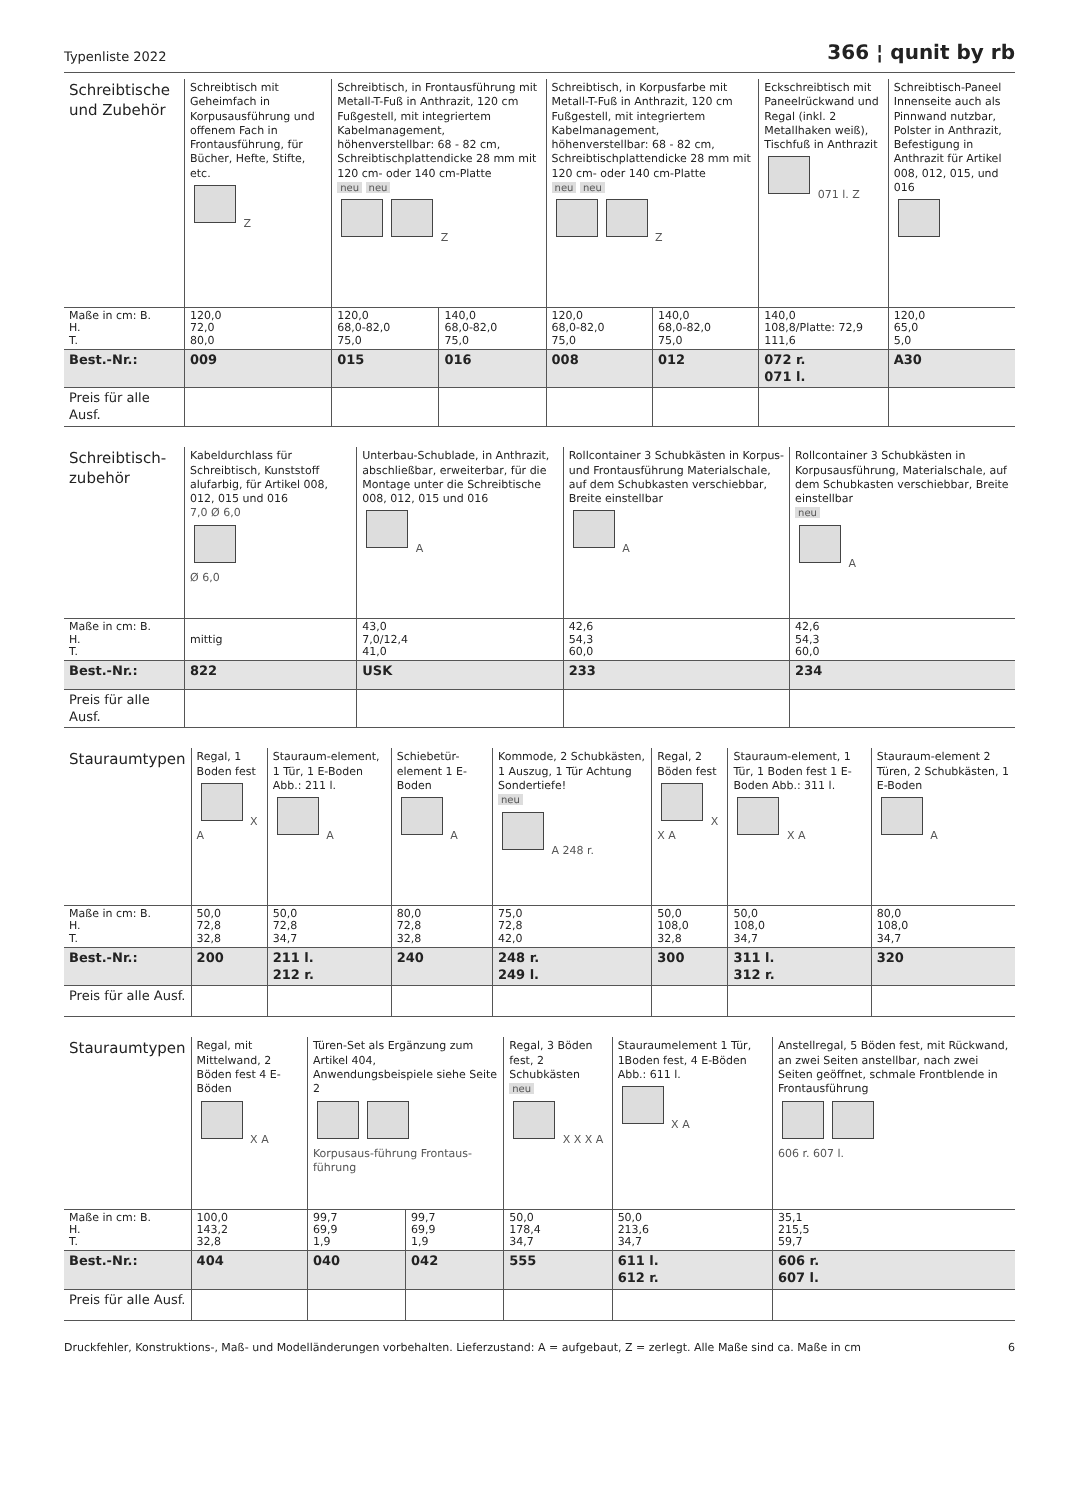Typenliste 2022 366 ¦ qunit by rb
| Schreibtische und Zubehör | Schreibtisch mit Geheimfach in Korpusausführung und offenem Fach in Frontausführung, für Bücher, Hefte, Stifte, etc. Z | Schreibtisch, in Frontausführung mit Metall-T-Fuß in Anthrazit, 120 cm Fußgestell, mit integriertem Kabelmanagement, höhenverstellbar: 68 - 82 cm, Schreibtischplattendicke 28 mm mit 120 cm- oder 140 cm-Platte neu neu Z | | Schreibtisch, in Korpusfarbe mit Metall-T-Fuß in Anthrazit, 120 cm Fußgestell, mit integriertem Kabelmanagement, höhenverstellbar: 68 - 82 cm, Schreibtischplattendicke 28 mm mit 120 cm- oder 140 cm-Platte neu neu Z | | Eckschreibtisch mit Paneelrückwand und Regal (inkl. 2 Metallhaken weiß), Tischfuß in Anthrazit 071 l. Z | Schreibtisch-Paneel Innenseite auch als Pinnwand nutzbar, Polster in Anthrazit, Befestigung in Anthrazit für Artikel 008, 012, 015, und 016 |
| Maße in cm: B. H. T. | 120,0 72,0 80,0 | 120,0 68,0-82,0 75,0 | 140,0 68,0-82,0 75,0 | 120,0 68,0-82,0 75,0 | 140,0 68,0-82,0 75,0 | 140,0 108,8/Platte: 72,9 111,6 | 120,0 65,0 5,0 |
| Best.-Nr.: | 009 | 015 | 016 | 008 | 012 | 072 r. 071 l. | A30 |
| Preis für alle Ausf. | | | | | | | |
| Schreibtisch-zubehör | Kabeldurchlass für Schreibtisch, Kunststoff alufarbig, für Artikel 008, 012, 015 und 016 7,0 Ø 6,0 Ø 6,0 | Unterbau-Schublade, in Anthrazit, abschließbar, erweiterbar, für die Montage unter die Schreibtische 008, 012, 015 und 016 A | Rollcontainer 3 Schubkästen in Korpus- und Frontausführung Materialschale, auf dem Schubkasten verschiebbar, Breite einstellbar A | Rollcontainer 3 Schubkästen in Korpusausführung, Materialschale, auf dem Schubkasten verschiebbar, Breite einstellbar neu A |
| Maße in cm: B. H. T. | mittig | 43,0 7,0/12,4 41,0 | 42,6 54,3 60,0 | 42,6 54,3 60,0 |
| Best.-Nr.: | 822 | USK | 233 | 234 |
| Preis für alle Ausf. | | | | |
| Stauraumtypen | Regal, 1 Boden fest X A | Stauraum-element, 1 Tür, 1 E-Boden Abb.: 211 l. A | Schiebetür-element 1 E-Boden A | Kommode, 2 Schubkästen, 1 Auszug, 1 Tür Achtung Sondertiefe! neu A 248 r. | Regal, 2 Böden fest X X A | Stauraum-element, 1 Tür, 1 Boden fest 1 E-Boden Abb.: 311 l. X A | Stauraum-element 2 Türen, 2 Schubkästen, 1 E-Boden A |
| Maße in cm: B. H. T. | 50,0 72,8 32,8 | 50,0 72,8 34,7 | 80,0 72,8 32,8 | 75,0 72,8 42,0 | 50,0 108,0 32,8 | 50,0 108,0 34,7 | 80,0 108,0 34,7 |
| Best.-Nr.: | 200 | 211 l. 212 r. | 240 | 248 r. 249 l. | 300 | 311 l. 312 r. | 320 |
| Preis für alle Ausf. | | | | | | | |
| Stauraumtypen | Regal, mit Mittelwand, 2 Böden fest 4 E-Böden X A | Türen-Set als Ergänzung zum Artikel 404, Anwendungsbeispiele siehe Seite 2 Korpusaus-führung Frontaus-führung | | Regal, 3 Böden fest, 2 Schubkästen neu X X X A | Stauraumelement 1 Tür, 1Boden fest, 4 E-Böden Abb.: 611 l. X A | Anstellregal, 5 Böden fest, mit Rückwand, an zwei Seiten anstellbar, nach zwei Seiten geöffnet, schmale Frontblende in Frontausführung 606 r. 607 l. |
| Maße in cm: B. H. T. | 100,0 143,2 32,8 | 99,7 69,9 1,9 | 99,7 69,9 1,9 | 50,0 178,4 34,7 | 50,0 213,6 34,7 | 35,1 215,5 59,7 |
| Best.-Nr.: | 404 | 040 | 042 | 555 | 611 l. 612 r. | 606 r. 607 l. |
| Preis für alle Ausf. | | | | | | |
Druckfehler, Konstruktions-, Maß- und Modelländerungen vorbehalten. Lieferzustand: A = aufgebaut, Z = zerlegt. Alle Maße sind ca. Maße in cm 6